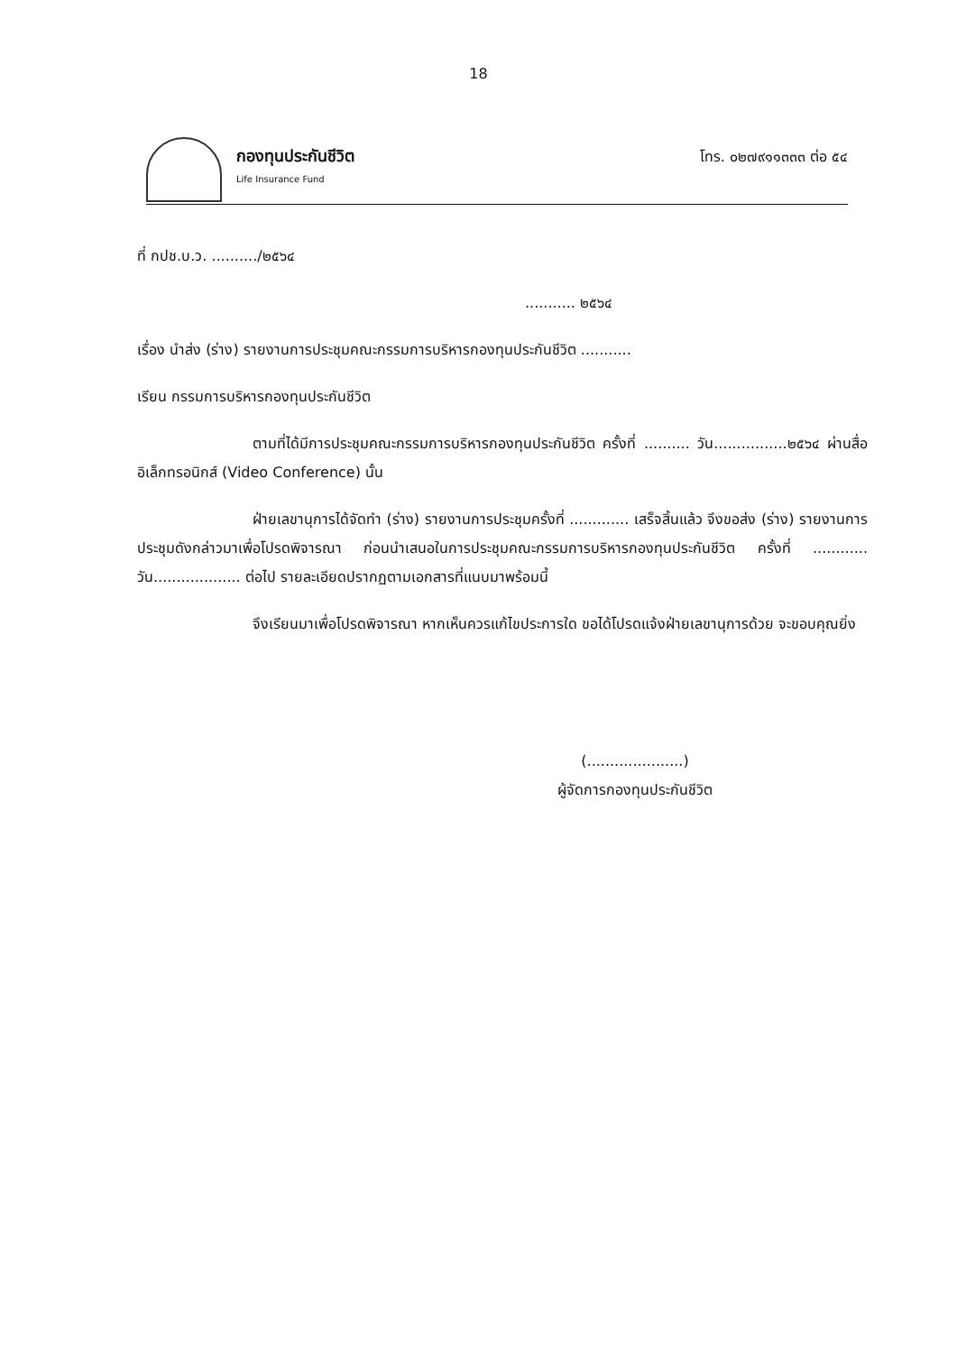18
กองทุนประกันชีวิต
Life Insurance Fund
โทร. ๐๒๗๙๑๑๓๓๓ ต่อ ๕๔
ที่ กปช.บ.ว. ........../๒๕๖๔
........... ๒๕๖๔
เรื่อง นำส่ง (ร่าง) รายงานการประชุมคณะกรรมการบริหารกองทุนประกันชีวิต ...........
เรียน กรรมการบริหารกองทุนประกันชีวิต
ตามที่ได้มีการประชุมคณะกรรมการบริหารกองทุนประกันชีวิต ครั้งที่ .......... วัน................๒๕๖๔ ผ่านสื่ออิเล็กทรอนิกส์ (Video Conference) นั้น
ฝ่ายเลขานุการได้จัดทำ (ร่าง) รายงานการประชุมครั้งที่ ............. เสร็จสิ้นแล้ว จึงขอส่ง (ร่าง) รายงานการประชุมดังกล่าวมาเพื่อโปรดพิจารณา ก่อนนำเสนอในการประชุมคณะกรรมการบริหารกองทุนประกันชีวิต ครั้งที่ ............ วัน................... ต่อไป รายละเอียดปรากฏตามเอกสารที่แนบมาพร้อมนี้
จึงเรียนมาเพื่อโปรดพิจารณา หากเห็นควรแก้ไขประการใด ขอได้โปรดแจ้งฝ่ายเลขานุการด้วย จะขอบคุณยิ่ง
(.....................)
ผู้จัดการกองทุนประกันชีวิต